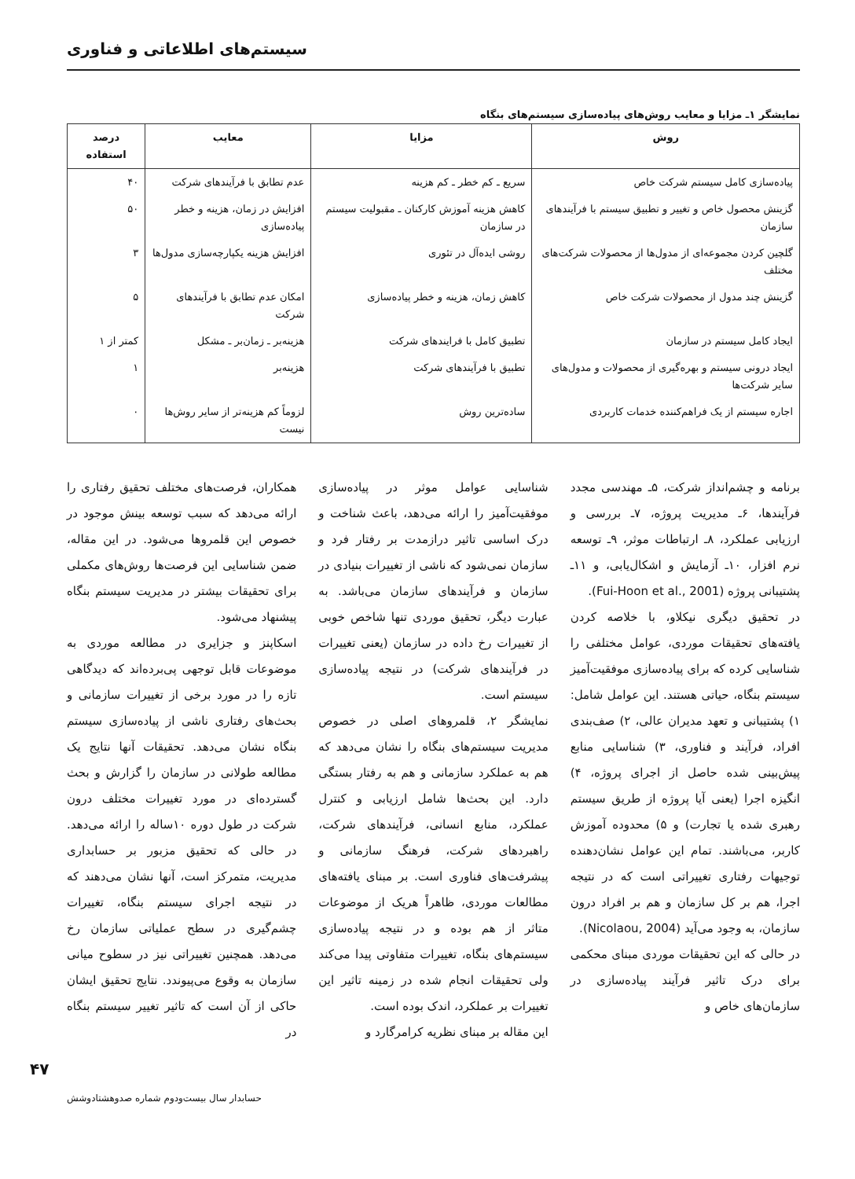سیستم‌های اطلاعاتی و فناوری
نمایشگر ۱ـ مزایا و معایب روش‌های پیاده‌سازی سیستم‌های بنگاه
| روش | مزایا | معایب | درصد استفاده |
| --- | --- | --- | --- |
| پیاده‌سازی کامل سیستم شرکت خاص | سریع ـ کم خطر ـ کم هزینه | عدم تطابق با فرآیندهای شرکت | ۴۰ |
| گزینش محصول خاص و تغییر و تطبیق سیستم با فرآیندهای سازمان | کاهش هزینه آموزش کارکنان ـ مقبولیت سیستم در سازمان | افزایش در زمان، هزینه و خطر پیاده‌سازی | ۵۰ |
| گلچین کردن مجموعه‌ای از مدول‌ها از محصولات شرکت‌های مختلف | روشی ایده‌آل در تئوری | افزایش هزینه یکپارچه‌سازی مدول‌ها | ۳ |
| گزینش چند مدول از محصولات شرکت خاص | کاهش زمان، هزینه و خطر پیاده‌سازی | امکان عدم تطابق با فرآیندهای شرکت | ۵ |
| ایجاد کامل سیستم در سازمان | تطبیق کامل با فرایندهای شرکت | هزینه‌بر ـ زمان‌بر ـ مشکل | کمتر از ۱ |
| ایجاد درونی سیستم و بهره‌گیری از محصولات و مدول‌های سایر شرکت‌ها | تطبیق با فرآیندهای شرکت | هزینه‌بر | ۱ |
| اجاره سیستم از یک فراهم‌کننده خدمات کاربردی | ساده‌ترین روش | لزوماً کم هزینه‌تر از سایر روش‌ها نیست | ۰ |
برنامه و چشم‌انداز شرکت، ۵ـ مهندسی مجدد فرآیندها، ۶ـ مدیریت پروژه، ۷ـ بررسی و ارزیابی عملکرد، ۸ـ ارتباطات موثر، ۹ـ توسعه نرم افزار، ۱۰ـ آزمایش و اشکال‌یابی، و ۱۱ـ پشتیبانی پروژه (Fui-Hoon et al., 2001).
در تحقیق دیگری نیکلاو، با خلاصه کردن یافته‌های تحقیقات موردی، عوامل مختلفی را شناسایی کرده که برای پیاده‌سازی موفقیت‌آمیز سیستم بنگاه، حیاتی هستند. این عوامل شامل: ۱) پشتیبانی و تعهد مدیران عالی، ۲) صف‌بندی افراد، فرآیند و فناوری، ۳) شناسایی منابع پیش‌بینی شده حاصل از اجرای پروژه، ۴) انگیزه اجرا (یعنی آیا پروژه از طریق سیستم رهبری شده یا تجارت) و ۵) محدوده آموزش کاربر، می‌باشند. تمام این عوامل نشان‌دهنده توجیهات رفتاری تغییراتی است که در نتیجه اجرا، هم بر کل سازمان و هم بر افراد درون سازمان، به وجود می‌آید (Nicolaou, 2004).
در حالی که این تحقیقات موردی مبنای محکمی برای درک تاثیر فرآیند پیاده‌سازی در سازمان‌های خاص و
شناسایی عوامل موثر در پیاده‌سازی موفقیت‌آمیز را ارائه می‌دهد، باعث شناخت و درک اساسی تاثیر درازمدت بر رفتار فرد و سازمان نمی‌شود که ناشی از تغییرات بنیادی در سازمان و فرآیندهای سازمان می‌باشد. به عبارت دیگر، تحقیق موردی تنها شاخص خوبی از تغییرات رخ داده در سازمان (یعنی تغییرات در فرآیندهای شرکت) در نتیجه پیاده‌سازی سیستم است.
نمایشگر ۲، قلمروهای اصلی در خصوص مدیریت سیستم‌های بنگاه را نشان می‌دهد که هم به عملکرد سازمانی و هم به رفتار بستگی دارد. این بحث‌ها شامل ارزیابی و کنترل عملکرد، منابع انسانی، فرآیندهای شرکت، راهبردهای شرکت، فرهنگ سازمانی و پیشرفت‌های فناوری است. بر مبنای یافته‌های مطالعات موردی، ظاهراً هریک از موضوعات متاثر از هم بوده و در نتیجه پیاده‌سازی سیستم‌های بنگاه، تغییرات متفاوتی پیدا می‌کند ولی تحقیقات انجام شده در زمینه تاثیر این تغییرات بر عملکرد، اندک بوده است.
این مقاله بر مبنای نظریه کرامرگارد و
همکاران، فرصت‌های مختلف تحقیق رفتاری را ارائه می‌دهد که سبب توسعه بینش موجود در خصوص این قلمروها می‌شود. در این مقاله، ضمن شناسایی این فرصت‌ها روش‌های مکملی برای تحقیقات بیشتر در مدیریت سیستم بنگاه پیشنهاد می‌شود.
اسکاپنز و جزایری در مطالعه موردی به موضوعات قابل توجهی پی‌برده‌اند که دیدگاهی تازه را در مورد برخی از تغییرات سازمانی و بحث‌های رفتاری ناشی از پیاده‌سازی سیستم بنگاه نشان می‌دهد. تحقیقات آنها نتایج یک مطالعه طولانی در سازمان را گزارش و بحث گسترده‌ای در مورد تغییرات مختلف درون شرکت در طول دوره ۱۰ساله را ارائه می‌دهد. در حالی که تحقیق مزبور بر حسابداری مدیریت، متمرکز است، آنها نشان می‌دهند که در نتیجه اجرای سیستم بنگاه، تغییرات چشم‌گیری در سطح عملیاتی سازمان رخ می‌دهد. همچنین تغییراتی نیز در سطوح میانی سازمان به وقوع می‌پیوندد. نتایج تحقیق ایشان حاکی از آن است که تاثیر تغییر سیستم بنگاه در
۴۷
حسابدار سال بیست‌ودوم شماره صدوهشتادوشش